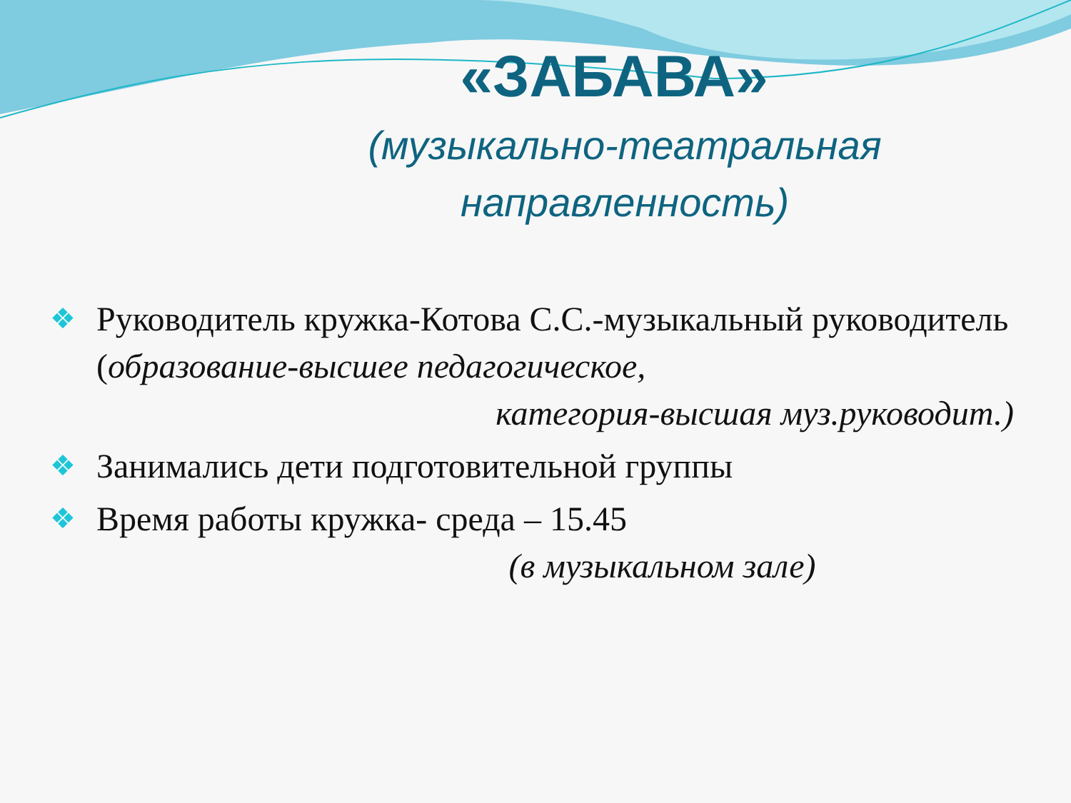«ЗАБАВА»
(музыкально-театральная
направленность)
❖ Руководитель кружка-Котова С.С.-музыкальный руководитель (образование-высшее педагогическое,
категория-высшая муз.руководит.)
❖ Занимались дети подготовительной группы
❖ Время работы кружка- среда – 15.45
(в музыкальном зале)